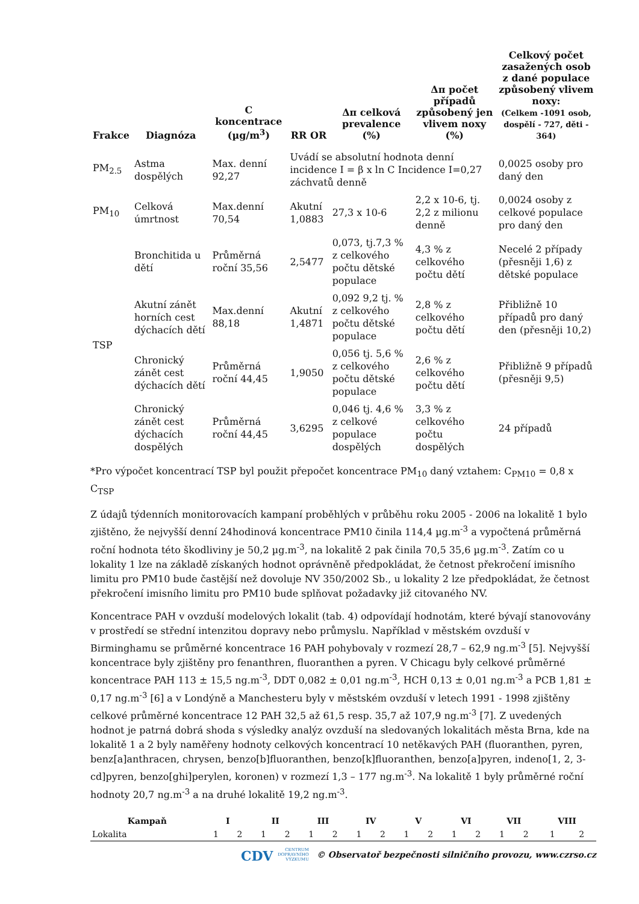| Frakce | Diagnóza | C koncentrace (µg/m<sup>3</sup>) | RR OR | Δπ celková prevalence (%) | Δπ počet případů způsobený jen vlivem noxy (%) | Celkový počet zasažených osob z dané populace způsobený vlivem noxy: (Celkem -1091 osob, dospělí - 727, děti - 364) |
| --- | --- | --- | --- | --- | --- | --- |
| PM<sub>2.5</sub> | Astma dospělých | Max. denní 92,27 | Uvádí se absolutní hodnota denní incidence I = β x ln C Incidence I=0,27 záchvatů denně | | | 0,0025 osoby pro daný den |
| PM<sub>10</sub> | Celková úmrtnost | Max.denní 70,54 | Akutní 1,0883 | 27,3 x 10-6 | 2,2 x 10-6, tj. 2,2 z milionu denně | 0,0024 osoby z celkové populace pro daný den |
| TSP | Bronchitida u dětí | Průměrná roční 35,56 | 2,5477 | 0,073, tj.7,3 % z celkového počtu dětské populace | 4,3 % z celkového počtu dětí | Necelé 2 případy (přesněji 1,6) z dětské populace |
| | Akutní zánět horních cest dýchacích dětí | Max.denní 88,18 | Akutní 1,4871 | 0,092 9,2 tj. % z celkového počtu dětské populace | 2,8 % z celkového počtu dětí | Přibližně 10 případů pro daný den (přesněji 10,2) |
| | Chronický zánět cest dýchacích dětí | Průměrná roční 44,45 | 1,9050 | 0,056 tj. 5,6 % z celkového počtu dětské populace | 2,6 % z celkového počtu dětí | Přibližně 9 případů (přesněji 9,5) |
| | Chronický zánět cest dýchacích dospělých | Průměrná roční 44,45 | 3,6295 | 0,046 tj. 4,6 % z celkové populace dospělých | 3,3 % z celkového počtu dospělých | 24 případů |
*Pro výpočet koncentrací TSP byl použit přepočet koncentrace PM<sub>10</sub> daný vztahem: C<sub>PM10</sub> = 0,8 x C<sub>TSP</sub>
Z údajů týdenních monitorovacích kampaní proběhlých v průběhu roku 2005 - 2006 na lokalitě 1 bylo zjištěno, že nejvyšší denní 24hodinová koncentrace PM10 činila 114,4 µg.m<sup>-3</sup> a vypočtená průměrná roční hodnota této škodliviny je 50,2 µg.m<sup>-3</sup>, na lokalitě 2 pak činila 70,5 35,6 µg.m<sup>-3</sup>. Zatím co u lokality 1 lze na základě získaných hodnot oprávněně předpokládat, že četnost překročení imisního limitu pro PM10 bude častější než dovoluje NV 350/2002 Sb., u lokality 2 lze předpokládat, že četnost překročení imisního limitu pro PM10 bude splňovat požadavky již citovaného NV.
Koncentrace PAH v ovzduší modelových lokalit (tab. 4) odpovídají hodnotám, které bývají stanovovány v prostředí se střední intenzitou dopravy nebo průmyslu. Například v městském ovzduší v Birminghamu se průměrné koncentrace 16 PAH pohybovaly v rozmezí 28,7 – 62,9 ng.m<sup>-3</sup> [5]. Nejvyšší koncentrace byly zjištěny pro fenanthren, fluoranthen a pyren. V Chicagu byly celkové průměrné koncentrace PAH 113 ± 15,5 ng.m<sup>-3</sup>, DDT 0,082 ± 0,01 ng.m<sup>-3</sup>, HCH 0,13 ± 0,01 ng.m<sup>-3</sup> a PCB 1,81 ± 0,17 ng.m<sup>-3</sup> [6] a v Londýně a Manchesteru byly v městském ovzduší v letech 1991 - 1998 zjištěny celkové průměrné koncentrace 12 PAH 32,5 až 61,5 resp. 35,7 až 107,9 ng.m<sup>-3</sup> [7]. Z uvedených hodnot je patrná dobrá shoda s výsledky analýz ovzduší na sledovaných lokalitách města Brna, kde na lokalitě 1 a 2 byly naměřeny hodnoty celkových koncentrací 10 netěkavých PAH (fluoranthen, pyren, benz[a]anthracen, chrysen, benzo[b]fluoranthen, benzo[k]fluoranthen, benzo[a]pyren, indeno[1, 2, 3-cd]pyren, benzo[ghi]perylen, koronen) v rozmezí 1,3 – 177 ng.m<sup>-3</sup>. Na lokalitě 1 byly průměrné roční hodnoty 20,7 ng.m<sup>-3</sup> a na druhé lokalitě 19,2 ng.m<sup>-3</sup>.
| Kampaň | I | | II | | III | | IV | | V | | VI | | VII | | VIII | |
| --- | --- | --- | --- | --- | --- | --- | --- | --- | --- | --- | --- | --- | --- | --- | --- | --- |
| Lokalita | 1 | 2 | 1 | 2 | 1 | 2 | 1 | 2 | 1 | 2 | 1 | 2 | 1 | 2 | 1 | 2 |
CDV CENTRUM
DOPRAVNÍHO
VÝZKUMU © Observatoř bezpečnosti silničního provozu, www.czrso.cz